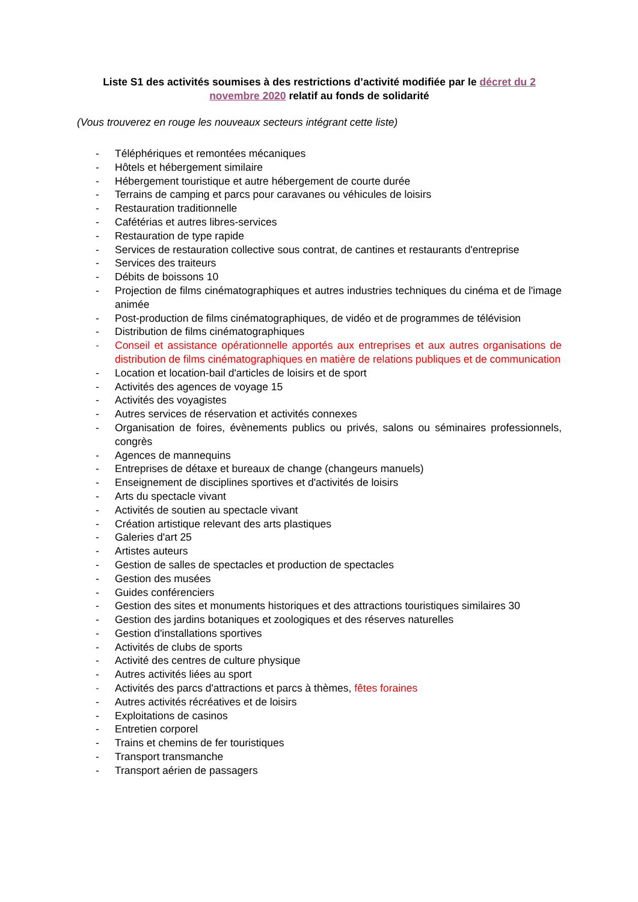Liste S1 des activités soumises à des restrictions d’activité modifiée par le décret du 2 novembre 2020 relatif au fonds de solidarité
(Vous trouverez en rouge les nouveaux secteurs intégrant cette liste)
- Téléphériques et remontées mécaniques
- Hôtels et hébergement similaire
- Hébergement touristique et autre hébergement de courte durée
- Terrains de camping et parcs pour caravanes ou véhicules de loisirs
- Restauration traditionnelle
- Cafétérias et autres libres-services
- Restauration de type rapide
- Services de restauration collective sous contrat, de cantines et restaurants d'entreprise
- Services des traiteurs
- Débits de boissons 10
- Projection de films cinématographiques et autres industries techniques du cinéma et de l'image animée
- Post-production de films cinématographiques, de vidéo et de programmes de télévision
- Distribution de films cinématographiques
- Conseil et assistance opérationnelle apportés aux entreprises et aux autres organisations de distribution de films cinématographiques en matière de relations publiques et de communication
- Location et location-bail d'articles de loisirs et de sport
- Activités des agences de voyage 15
- Activités des voyagistes
- Autres services de réservation et activités connexes
- Organisation de foires, évènements publics ou privés, salons ou séminaires professionnels, congrès
- Agences de mannequins
- Entreprises de détaxe et bureaux de change (changeurs manuels)
- Enseignement de disciplines sportives et d'activités de loisirs
- Arts du spectacle vivant
- Activités de soutien au spectacle vivant
- Création artistique relevant des arts plastiques
- Galeries d'art 25
- Artistes auteurs
- Gestion de salles de spectacles et production de spectacles
- Gestion des musées
- Guides conférenciers
- Gestion des sites et monuments historiques et des attractions touristiques similaires 30
- Gestion des jardins botaniques et zoologiques et des réserves naturelles
- Gestion d'installations sportives
- Activités de clubs de sports
- Activité des centres de culture physique
- Autres activités liées au sport
- Activités des parcs d'attractions et parcs à thèmes, fêtes foraines
- Autres activités récréatives et de loisirs
- Exploitations de casinos
- Entretien corporel
- Trains et chemins de fer touristiques
- Transport transmanche
- Transport aérien de passagers